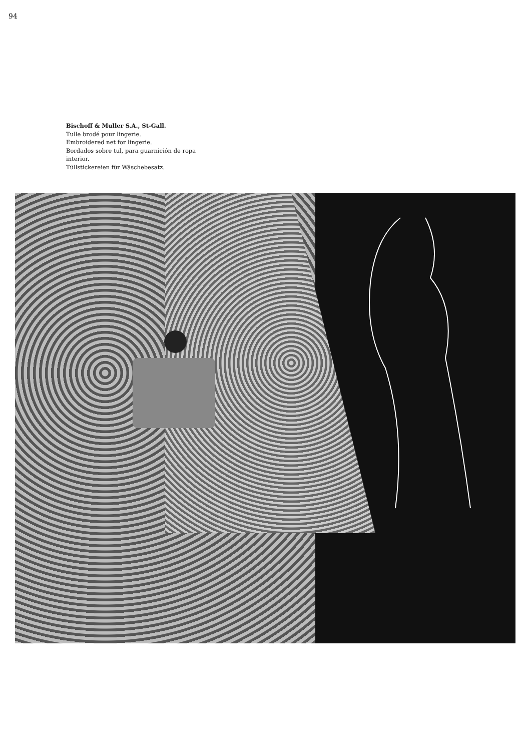94
Bischoff & Muller S.A., St-Gall.
Tulle brodé pour lingerie.
Embroidered net for lingerie.
Bordados sobre tul, para guarnición de ropa interior.
Tüllstickereien für Wäschebesatz.